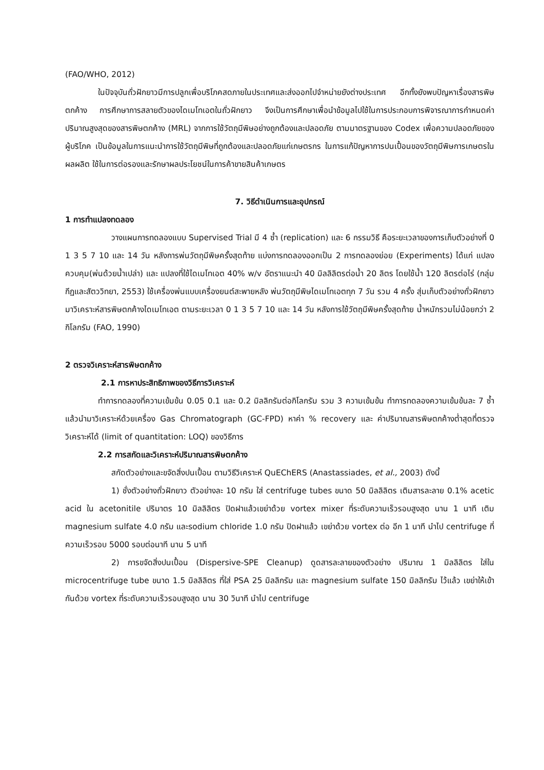(FAO/WHO, 2012)
ในปัจจุบันถั่วฝักยาวมีการปลูกเพื่อบริโภคสดภายในประเทศและส่งออกไปจำหน่ายยังต่างประเทศ อีกทั้งยังพบปัญหาเรื่องสารพิษตกค้าง การศึกษาการสลายตัวของไดเมโทเอตในถั่วฝักยาว จึงเป็นการศึกษาเพื่อนำข้อมูลไปใช้ในการประกอบการพิจารณาการกำหนดค่าปริมาณสูงสุดของสารพิษตกค้าง (MRL) จากการใช้วัตถุมีพิษอย่างถูกต้องและปลอดภัย ตามมาตรฐานของ Codex เพื่อความปลอดภัยของผู้บริโภค เป็นข้อมูลในการแนะนำการใช้วัตถุมีพิษที่ถูกต้องและปลอดภัยแก่เกษตรกร ในการแก้ปัญหาการปนเปื้อนของวัตถุมีพิษการเกษตรในผลผลิต ใช้ในการต่อรองและรักษาผลประโยชน์ในการค้าขายสินค้าเกษตร
7. วิธีดำเนินการและอุปกรณ์
1 การทำแปลงทดลอง
วางแผนการทดลองแบบ Supervised Trial มี 4 ซ้ำ (replication) และ 6 กรรมวิธี คือระยะเวลาของการเก็บตัวอย่างที่ 0 1 3 5 7 10 และ 14 วัน หลังการพ่นวัตถุมีพิษครั้งสุดท้าย แบ่งการทดลองออกเป็น 2 การทดลองย่อย (Experiments) ได้แก่ แปลงควบคุม(พ่นด้วยน้ำเปล่า) และ แปลงที่ใช้ไดเมโทเอต 40% w/v อัตราแนะนำ 40 มิลลิลิตรต่อน้ำ 20 ลิตร โดยใช้น้ำ 120 ลิตรต่อไร่ (กลุ่มกีฏและสัตววิทยา, 2553) ใช้เครื่องพ่นแบบเครื่องยนต์สะพายหลัง พ่นวัตถุมีพิษไดเมโทเอตทุก 7 วัน รวม 4 ครั้ง สุ่มเก็บตัวอย่างถั่วฝักยาวมาวิเคราะห์สารพิษตกค้างไดเมโทเอต ตามระยะเวลา 0 1 3 5 7 10 และ 14 วัน หลังการใช้วัตถุมีพิษครั้งสุดท้าย น้ำหนักรวมไม่น้อยกว่า 2 กิโลกรัม (FAO, 1990)
2 ตรวจวิเคราะห์สารพิษตกค้าง
2.1 การหาประสิทธิภาพของวิธีการวิเคราะห์
ทำการทดลองที่ความเข้มข้น 0.05 0.1 และ 0.2 มิลลิกรัมต่อกิโลกรัม รวม 3 ความเข้มข้น ทำการทดลองความเข้มข้นละ 7 ซ้ำ แล้วนำมาวิเคราะห์ด้วยเครื่อง Gas Chromatograph (GC-FPD) หาค่า % recovery และ ค่าปริมาณสารพิษตกค้างต่ำสุดที่ตรวจวิเคราะห์ได้ (limit of quantitation: LOQ) ของวิธีการ
2.2 การสกัดและวิเคราะห์ปริมาณสารพิษตกค้าง
สกัดตัวอย่างและขจัดสิ่งปนเปื้อน ตามวิธีวิเคราะห์ QuEChERS (Anastassiades, et al., 2003) ดังนี้
1) ชั่งตัวอย่างถั่วฝักยาว ตัวอย่างละ 10 กรัม ใส่ centrifuge tubes ขนาด 50 มิลลิลิตร เติมสารละลาย 0.1% acetic acid ใน acetonitile ปริมาตร 10 มิลลิลิตร ปิดฝาแล้วเขย่าด้วย vortex mixer ที่ระดับความเร็วรอบสูงสุด นาน 1 นาที เติม magnesium sulfate 4.0 กรัม และsodium chloride 1.0 กรัม ปิดฝาแล้ว เขย่าด้วย vortex ต่อ อีก 1 นาที นำไป centrifuge ที่ความเร็วรอบ 5000 รอบต่อนาที นาน 5 นาที
2) การขจัดสิ่งปนเปื้อน (Dispersive-SPE Cleanup) ดูดสารละลายของตัวอย่าง ปริมาณ 1 มิลลิลิตร ใส่ใน microcentrifuge tube ขนาด 1.5 มิลลิลิตร ที่ใส่ PSA 25 มิลลิกรัม และ magnesium sulfate 150 มิลลิกรัม ไว้แล้ว เขย่าให้เข้ากันด้วย vortex ที่ระดับความเร็วรอบสูงสุด นาน 30 วินาที นำไป centrifuge